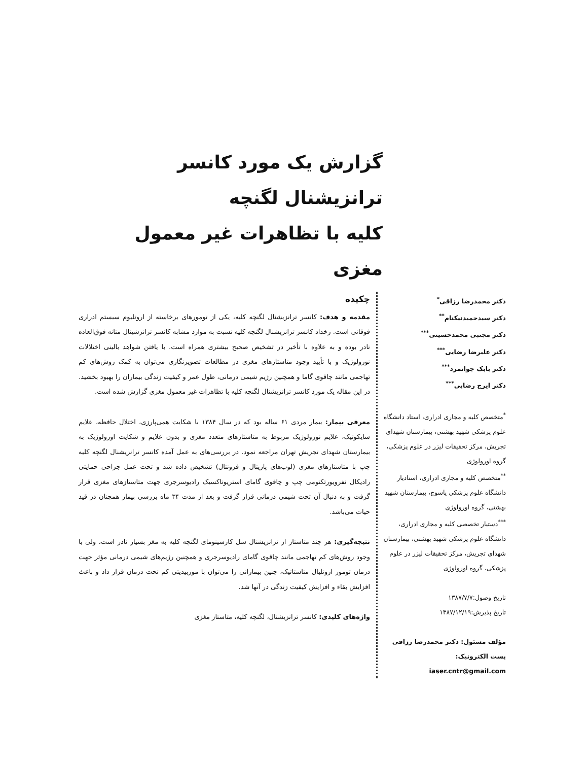گزارش یک مورد کانسر ترانزیشنال لگنچه
کلیه با تظاهرات غیر معمول مغزی
دکتر محمدرضا رزاقی<sup>*</sup>
دکتر سیدحمیدنیکنام<sup>**</sup>
دکتر مجتبی محمدحسینی<sup>***</sup>
دکتر علیرضا رضایی<sup>***</sup>
دکتر بابک جوانمرد<sup>***</sup>
دکتر ایرج رضایی<sup>***</sup>
<sup>*</sup> متخصص کلیه و مجاری ادراری، استاد دانشگاه علوم پزشکی شهید بهشتی، بیمارستان شهدای تجریش، مرکز تحقیقات لیزر در علوم پزشکی، گروه اورولوژی
<sup>**</sup> متخصص کلیه و مجاری ادراری، استادیار دانشگاه علوم پزشکی یاسوج، بیمارستان شهید بهشتی، گروه اورولوژی
<sup>***</sup> دستیار تخصصی کلیه و مجاری ادراری، دانشگاه علوم پزشکی شهید بهشتی، بیمارستان شهدای تجریش، مرکز تحقیقات لیزر در علوم پزشکی، گروه اورولوژی
تاریخ وصول:۱۳۸۷/۷/۷
تاریخ پذیرش:۱۳۸۷/۱۲/۱۹
مؤلف مسئول: دکتر محمدرضا رزاقی
پست الکترونیک: iaser.cntr@gmail.com
چکیده
مقدمه و هدف: کانسر ترانزیشنال لگنچه کلیه، یکی از تومورهای برخاسته از اروتلیوم سیستم ادراری فوقانی است. رخداد کانسر ترانزیشنال لگنچه کلیه نسبت به موارد مشابه کانسر ترانزشینال مثانه فوق‌العاده نادر بوده و به علاوه با تأخیر در تشخیص صحیح بیشتری همراه است. با یافتن شواهد بالینی اختلالات نورولوژیک و با تأیید وجود متاستازهای مغزی در مطالعات تصویرنگاری می‌توان به کمک روش‌های کم تهاجمی مانند چاقوی گاما و همچنین رژیم شیمی درمانی، طول عمر و کیفیت زندگی بیماران را بهبود بخشید. در این مقاله یک مورد کانسر ترانزیشنال لگنچه کلیه با تظاهرات غیر معمول مغزی گزارش شده است.
معرفی بیمار: بیمار مردی ۶۱ ساله بود که در سال ۱۳۸۴ با شکایت همی‌پارزی، اختلال حافظه، علایم سایکوتیک، علایم نورولوژیک مربوط به متاستازهای متعدد مغزی و بدون علایم و شکایت اورولوژیک به بیمارستان شهدای تجریش تهران مراجعه نمود. در بررسی‌های به عمل آمده کانسر ترانزیشنال لگنچه کلیه چپ با متاستازهای مغزی (لوب‌های پاریتال و فرونتال) تشخیص داده شد و تحت عمل جراحی حمایتی رادیکال نفرویورتکتومی چپ و چاقوی گامای استریوتاکسیک رادیوسرجری جهت متاستازهای مغزی قرار گرفت و به دنبال آن تحت شیمی درمانی قرار گرفت و بعد از مدت ۳۴ ماه بررسی بیمار همچنان در قید حیات می‌باشد.
نتیجه‌گیری: هر چند متاستاز از ترانزیشنال سل کارسینومای لگنچه کلیه به مغز بسیار نادر است، ولی با وجود روش‌های کم تهاجمی مانند چاقوی گامای رادیوسرجری و همچنین رژیم‌های شیمی درمانی مؤثر جهت درمان تومور اروتلیال متاستاتیک، چنین بیمارانی را می‌توان با موربیدیتی کم تحت درمان قرار داد و باعث افزایش بقاء و افزایش کیفیت زندگی در آنها شد.
واژه‌های کلیدی: کانسر ترانزیشنال، لگنچه کلیه، متاستاز مغزی